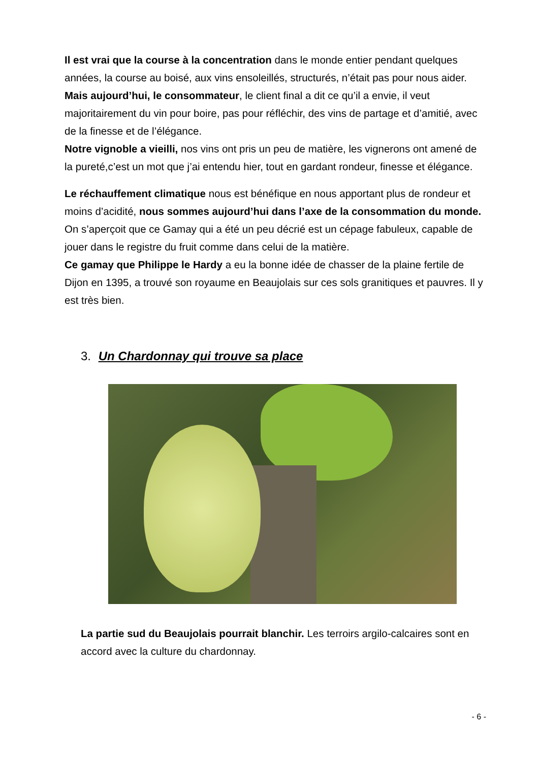Il est vrai que la course à la concentration dans le monde entier pendant quelques années, la course au boisé, aux vins ensoleillés, structurés, n’était pas pour nous aider.
Mais aujourd’hui, le consommateur, le client final a dit ce qu’il a envie, il veut majoritairement du vin pour boire, pas pour réfléchir, des vins de partage et d’amitié, avec de la finesse et de l’élégance.
Notre vignoble a vieilli, nos vins ont pris un peu de matière, les vignerons ont amené de la pureté,c’est un mot que j’ai entendu hier, tout en gardant rondeur, finesse et élégance.
Le réchauffement climatique nous est bénéfique en nous apportant plus de rondeur et moins d’acidité, nous sommes aujourd’hui dans l’axe de la consommation du monde.
On s’aperçoit que ce Gamay qui a été un peu décrié est un cépage fabuleux, capable de jouer dans le registre du fruit comme dans celui de la matière.
Ce gamay que Philippe le Hardy a eu la bonne idée de chasser de la plaine fertile de Dijon en 1395, a trouvé son royaume en Beaujolais sur ces sols granitiques et pauvres. Il y est très bien.
3. Un Chardonnay qui trouve sa place
La partie sud du Beaujolais pourrait blanchir. Les terroirs argilo-calcaires sont en accord avec la culture du chardonnay.
- 6 -